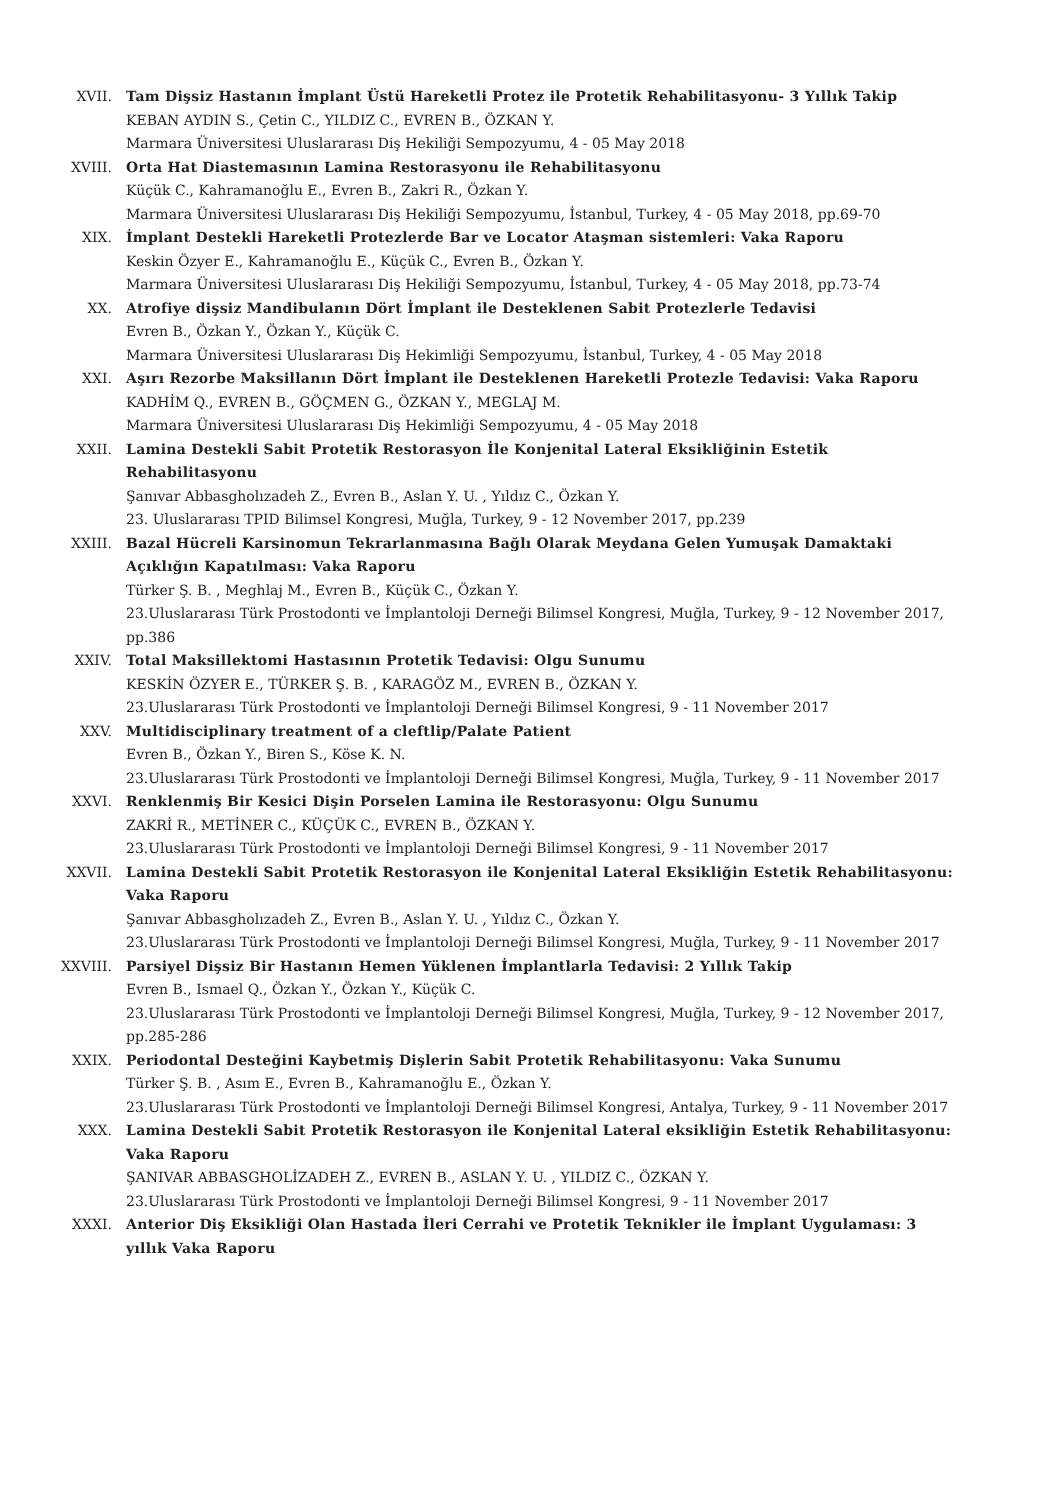XVII. Tam Dişsiz Hastanın İmplant Üstü Hareketli Protez ile Protetik Rehabilitasyonu- 3 Yıllık Takip
KEBAN AYDIN S., Çetin C., YILDIZ C., EVREN B., ÖZKAN Y.
Marmara Üniversitesi Uluslararası Diş Hekiliği Sempozyumu, 4 - 05 May 2018
XVIII. Orta Hat Diastemasının Lamina Restorasyonu ile Rehabilitasyonu
Küçük C., Kahramanoğlu E., Evren B., Zakri R., Özkan Y.
Marmara Üniversitesi Uluslararası Diş Hekiliği Sempozyumu, İstanbul, Turkey, 4 - 05 May 2018, pp.69-70
XIX. İmplant Destekli Hareketli Protezlerde Bar ve Locator Ataşman sistemleri: Vaka Raporu
Keskin Özyer E., Kahramanoğlu E., Küçük C., Evren B., Özkan Y.
Marmara Üniversitesi Uluslararası Diş Hekiliği Sempozyumu, İstanbul, Turkey, 4 - 05 May 2018, pp.73-74
XX. Atrofiye dişsiz Mandibulanın Dört İmplant ile Desteklenen Sabit Protezlerle Tedavisi
Evren B., Özkan Y., Özkan Y., Küçük C.
Marmara Üniversitesi Uluslararası Diş Hekimliği Sempozyumu, İstanbul, Turkey, 4 - 05 May 2018
XXI. Aşırı Rezorbe Maksillanın Dört İmplant ile Desteklenen Hareketli Protezle Tedavisi: Vaka Raporu
KADHİM Q., EVREN B., GÖÇMEN G., ÖZKAN Y., MEGLAJ M.
Marmara Üniversitesi Uluslararası Diş Hekimliği Sempozyumu, 4 - 05 May 2018
XXII. Lamina Destekli Sabit Protetik Restorasyon İle Konjenital Lateral Eksikliğinin Estetik Rehabilitasyonu
Şanıvar Abbasgholızadeh Z., Evren B., Aslan Y. U. , Yıldız C., Özkan Y.
23. Uluslararası TPID Bilimsel Kongresi, Muğla, Turkey, 9 - 12 November 2017, pp.239
XXIII. Bazal Hücreli Karsinomun Tekrarlanmasına Bağlı Olarak Meydana Gelen Yumuşak Damaktaki Açıklığın Kapatılması: Vaka Raporu
Türker Ş. B. , Meghlaj M., Evren B., Küçük C., Özkan Y.
23.Uluslararası Türk Prostodonti ve İmplantoloji Derneği Bilimsel Kongresi, Muğla, Turkey, 9 - 12 November 2017, pp.386
XXIV. Total Maksillektomi Hastasının Protetik Tedavisi: Olgu Sunumu
KESKİN ÖZYER E., TÜRKER Ş. B. , KARAGÖZ M., EVREN B., ÖZKAN Y.
23.Uluslararası Türk Prostodonti ve İmplantoloji Derneği Bilimsel Kongresi, 9 - 11 November 2017
XXV. Multidisciplinary treatment of a cleftlip/Palate Patient
Evren B., Özkan Y., Biren S., Köse K. N.
23.Uluslararası Türk Prostodonti ve İmplantoloji Derneği Bilimsel Kongresi, Muğla, Turkey, 9 - 11 November 2017
XXVI. Renklenmiş Bir Kesici Dişin Porselen Lamina ile Restorasyonu: Olgu Sunumu
ZAKRİ R., METİNER C., KÜÇÜK C., EVREN B., ÖZKAN Y.
23.Uluslararası Türk Prostodonti ve İmplantoloji Derneği Bilimsel Kongresi, 9 - 11 November 2017
XXVII. Lamina Destekli Sabit Protetik Restorasyon ile Konjenital Lateral Eksikliğin Estetik Rehabilitasyonu: Vaka Raporu
Şanıvar Abbasgholızadeh Z., Evren B., Aslan Y. U. , Yıldız C., Özkan Y.
23.Uluslararası Türk Prostodonti ve İmplantoloji Derneği Bilimsel Kongresi, Muğla, Turkey, 9 - 11 November 2017
XXVIII. Parsiyel Dişsiz Bir Hastanın Hemen Yüklenen İmplantlarla Tedavisi: 2 Yıllık Takip
Evren B., Ismael Q., Özkan Y., Özkan Y., Küçük C.
23.Uluslararası Türk Prostodonti ve İmplantoloji Derneği Bilimsel Kongresi, Muğla, Turkey, 9 - 12 November 2017, pp.285-286
XXIX. Periodontal Desteğini Kaybetmiş Dişlerin Sabit Protetik Rehabilitasyonu: Vaka Sunumu
Türker Ş. B. , Asım E., Evren B., Kahramanoğlu E., Özkan Y.
23.Uluslararası Türk Prostodonti ve İmplantoloji Derneği Bilimsel Kongresi, Antalya, Turkey, 9 - 11 November 2017
XXX. Lamina Destekli Sabit Protetik Restorasyon ile Konjenital Lateral eksikliğin Estetik Rehabilitasyonu: Vaka Raporu
ŞANIVAR ABBASGHOLİZADEH Z., EVREN B., ASLAN Y. U. , YILDIZ C., ÖZKAN Y.
23.Uluslararası Türk Prostodonti ve İmplantoloji Derneği Bilimsel Kongresi, 9 - 11 November 2017
XXXI. Anterior Diş Eksikliği Olan Hastada İleri Cerrahi ve Protetik Teknikler ile İmplant Uygulaması: 3 yıllık Vaka Raporu